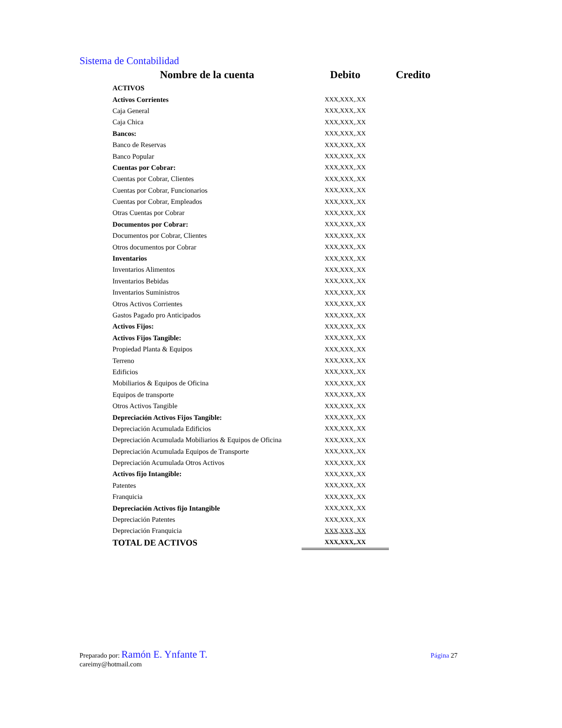Sistema de Contabilidad
| Nombre de la cuenta | Debito | Credito |
| --- | --- | --- |
| ACTIVOS | | |
| Activos Corrientes | XXX,XXX,.XX | |
| Caja General | XXX,XXX,.XX | |
| Caja Chica | XXX,XXX,.XX | |
| Bancos: | XXX,XXX,.XX | |
| Banco de Reservas | XXX,XXX,.XX | |
| Banco Popular | XXX,XXX,.XX | |
| Cuentas por Cobrar: | XXX,XXX,.XX | |
| Cuentas por Cobrar, Clientes | XXX,XXX,.XX | |
| Cuentas por Cobrar, Funcionarios | XXX,XXX,.XX | |
| Cuentas por Cobrar, Empleados | XXX,XXX,.XX | |
| Otras Cuentas por Cobrar | XXX,XXX,.XX | |
| Documentos por Cobrar: | XXX,XXX,.XX | |
| Documentos por Cobrar, Clientes | XXX,XXX,.XX | |
| Otros documentos por Cobrar | XXX,XXX,.XX | |
| Inventarios | XXX,XXX,.XX | |
| Inventarios Alimentos | XXX,XXX,.XX | |
| Inventarios Bebidas | XXX,XXX,.XX | |
| Inventarios Suministros | XXX,XXX,.XX | |
| Otros Activos Corrientes | XXX,XXX,.XX | |
| Gastos Pagado pro Anticipados | XXX,XXX,.XX | |
| Activos Fijos: | XXX,XXX,.XX | |
| Activos Fijos Tangible: | XXX,XXX,.XX | |
| Propiedad Planta & Equipos | XXX,XXX,.XX | |
| Terreno | XXX,XXX,.XX | |
| Edificios | XXX,XXX,.XX | |
| Mobiliarios & Equipos de Oficina | XXX,XXX,.XX | |
| Equipos de transporte | XXX,XXX,.XX | |
| Otros Activos Tangible | XXX,XXX,.XX | |
| Depreciación Activos Fijos Tangible: | XXX,XXX,.XX | |
| Depreciación Acumulada Edificios | XXX,XXX,.XX | |
| Depreciación Acumulada Mobiliarios & Equipos de Oficina | XXX,XXX,.XX | |
| Depreciación Acumulada Equipos de Transporte | XXX,XXX,.XX | |
| Depreciación Acumulada Otros Activos | XXX,XXX,.XX | |
| Activos fijo Intangible: | XXX,XXX,.XX | |
| Patentes | XXX,XXX,.XX | |
| Franquicia | XXX,XXX,.XX | |
| Depreciación Activos fijo Intangible | XXX,XXX,.XX | |
| Depreciación Patentes | XXX,XXX,.XX | |
| Depreciación Franquicia | XXX,XXX,.XX | |
| TOTAL DE ACTIVOS | XXX,XXX,.XX | |
Preparado por: Ramón E. Ynfante T.
careimy@hotmail.com
Página 27